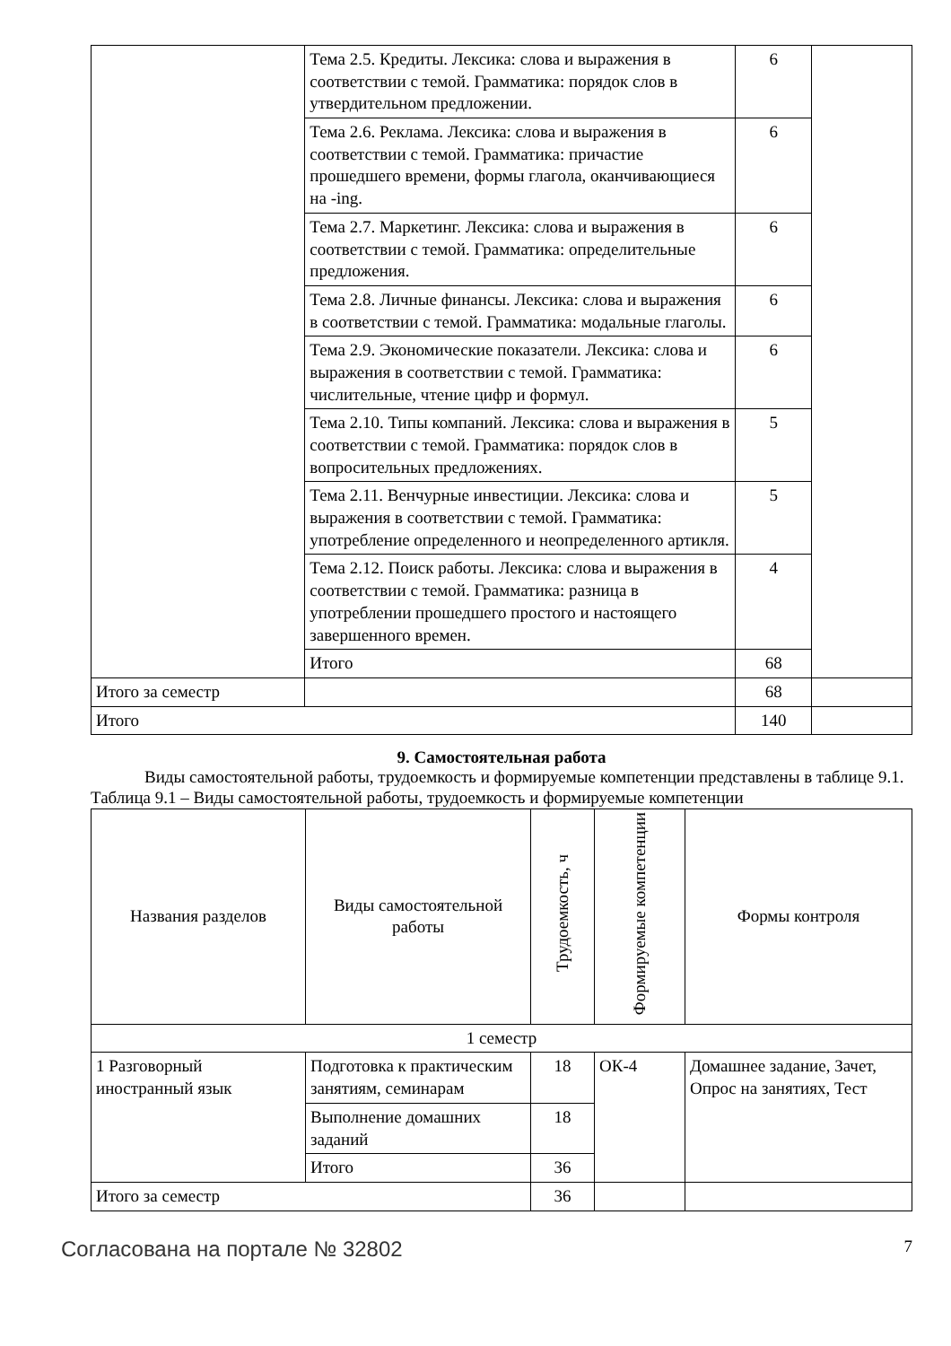| | Тема 2.5. Кредиты. Лексика: слова и выражения в соответствии с темой. Грамматика: порядок слов в утвердительном предложении. | 6 | |
| | Тема 2.6. Реклама. Лексика: слова и выражения в соответствии с темой. Грамматика: причастие прошедшего времени, формы глагола, оканчивающиеся на -ing. | 6 | |
| | Тема 2.7. Маркетинг. Лексика: слова и выражения в соответствии с темой. Грамматика: определительные предложения. | 6 | |
| | Тема 2.8. Личные финансы. Лексика: слова и выражения в соответствии с темой. Грамматика: модальные глаголы. | 6 | |
| | Тема 2.9. Экономические показатели. Лексика: слова и выражения в соответствии с темой. Грамматика: числительные, чтение цифр и формул. | 6 | |
| | Тема 2.10. Типы компаний. Лексика: слова и выражения в соответствии с темой. Грамматика: порядок слов в вопросительных предложениях. | 5 | |
| | Тема 2.11. Венчурные инвестиции. Лексика: слова и выражения в соответствии с темой. Грамматика: употребление определенного и неопределенного артикля. | 5 | |
| | Тема 2.12. Поиск работы. Лексика: слова и выражения в соответствии с темой. Грамматика: разница в употреблении прошедшего простого и настоящего завершенного времен. | 4 | |
| | Итого | 68 | |
| Итого за семестр | | 68 | |
| Итого | | 140 | |
9. Самостоятельная работа
Виды самостоятельной работы, трудоемкость и формируемые компетенции представлены в таблице 9.1.
Таблица 9.1 – Виды самостоятельной работы, трудоемкость и формируемые компетенции
| Названия разделов | Виды самостоятельной работы | Трудоемкость, ч | Формируемые компетенции | Формы контроля |
| --- | --- | --- | --- | --- |
| 1 семестр | | | | |
| 1 Разговорный иностранный язык | Подготовка к практическим занятиям, семинарам | 18 | ОК-4 | Домашнее задание, Зачет, Опрос на занятиях, Тест |
| | Выполнение домашних заданий | 18 | | |
| | Итого | 36 | | |
| Итого за семестр | | 36 | | |
Согласована на портале № 32802 7